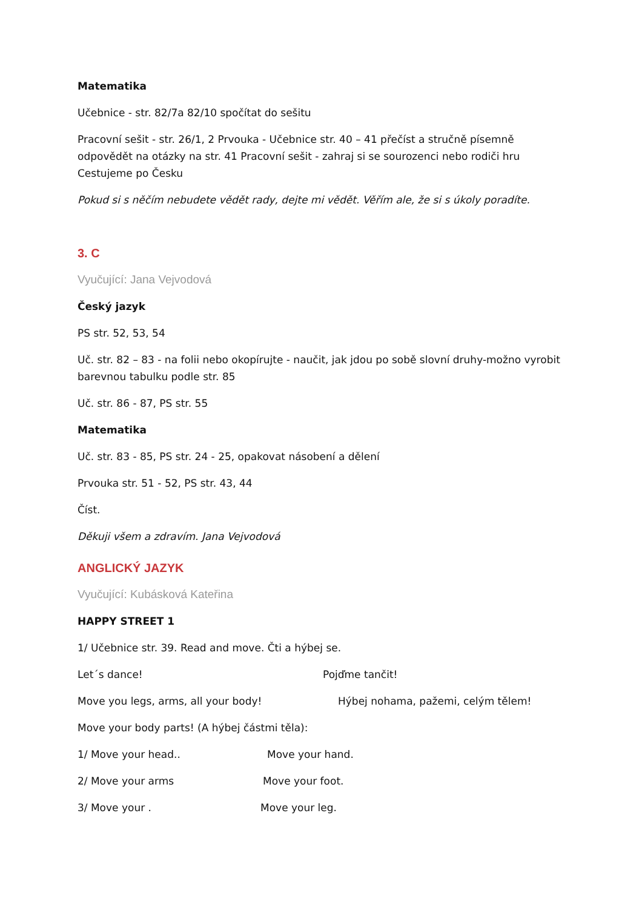Matematika
Učebnice - str. 82/7a 82/10 spočítat do sešitu
Pracovní sešit - str. 26/1, 2 Prvouka - Učebnice str. 40 – 41 přečíst a stručně písemně odpovědět na otázky na str. 41 Pracovní sešit - zahraj si se sourozenci nebo rodiči hru Cestujeme po Česku
Pokud si s něčím nebudete vědět rady, dejte mi vědět. Věřím ale, že si s úkoly poradíte.
3. C
Vyučující: Jana Vejvodová
Český jazyk
PS str. 52, 53, 54
Uč. str. 82 – 83 - na folii nebo okopírujte - naučit, jak jdou po sobě slovní druhy-možno vyrobit barevnou tabulku podle str. 85
Uč. str. 86 - 87, PS str. 55
Matematika
Uč. str. 83 - 85, PS str. 24 - 25, opakovat násobení a dělení
Prvouka str. 51 - 52, PS str. 43, 44
Číst.
Děkuji všem a zdravím. Jana Vejvodová
ANGLICKÝ JAZYK
Vyučující: Kubásková Kateřina
HAPPY STREET 1
1/ Učebnice str. 39. Read and move. Čti a hýbej se.
Let´s dance! Pojďme tančit!
Move you legs, arms, all your body! Hýbej nohama, pažemi, celým tělem!
Move your body parts! (A hýbej částmi těla):
1/ Move your head.. Move your hand.
2/ Move your arms Move your foot.
3/ Move your . Move your leg.